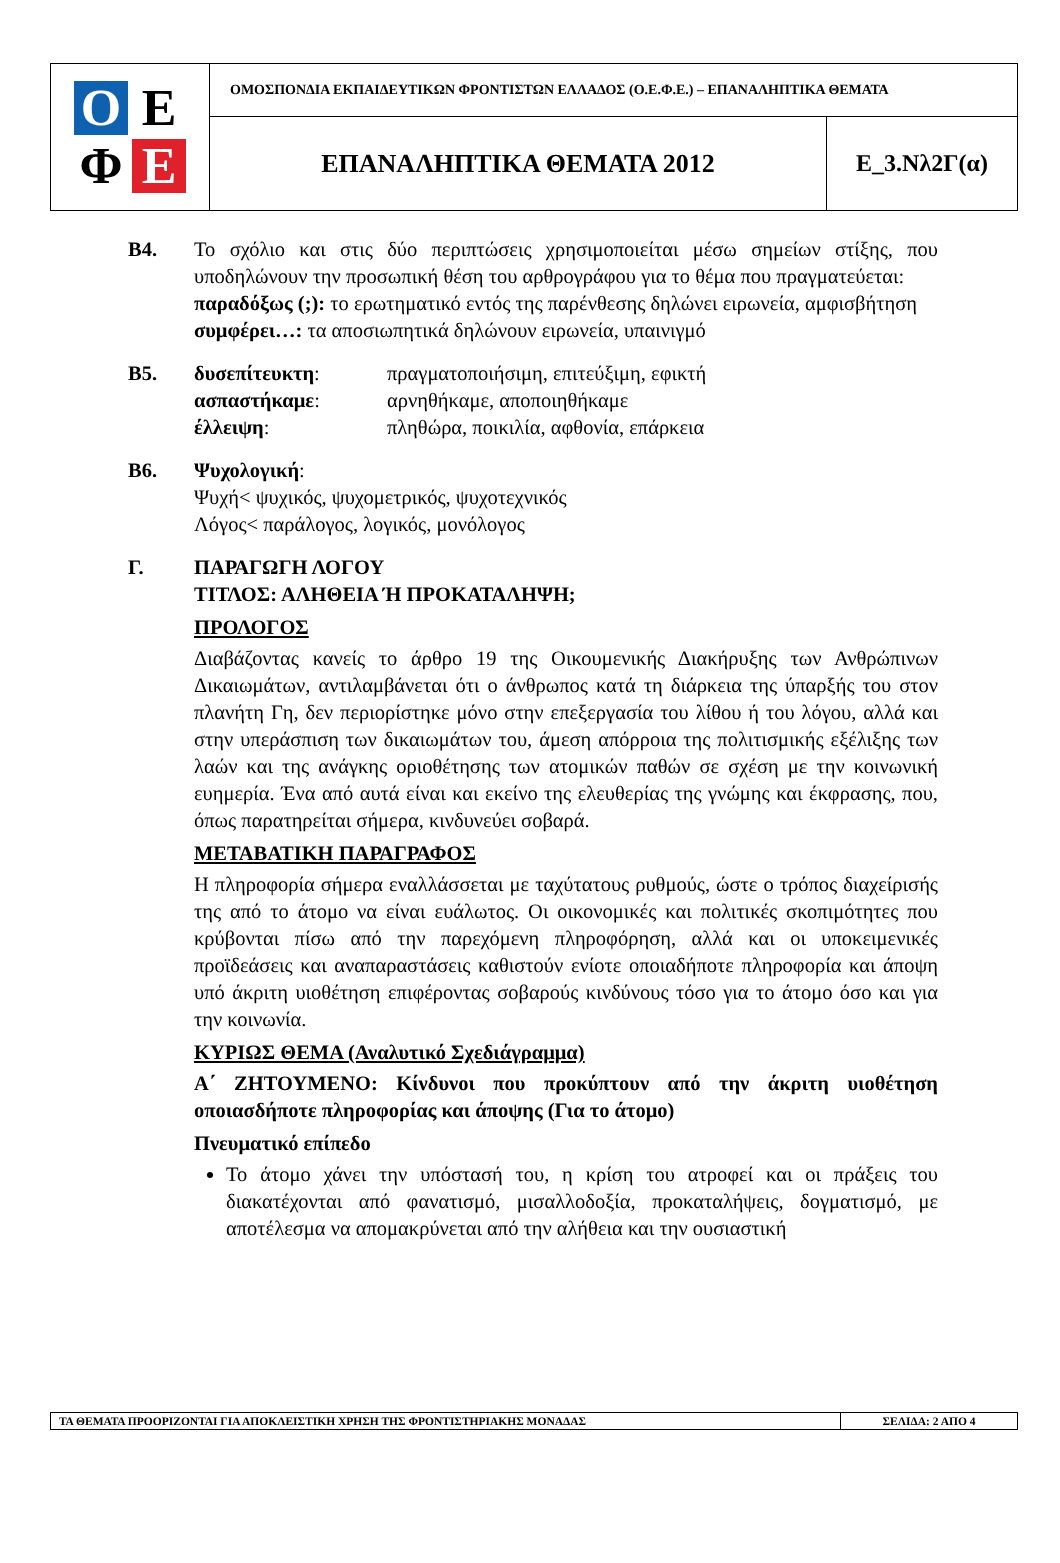O
E
Φ
E
ΟΜΟΣΠΟΝΔΙΑ ΕΚΠΑΙΔΕΥΤΙΚΩΝ ΦΡΟΝΤΙΣΤΩΝ ΕΛΛΑΔΟΣ (Ο.Ε.Φ.Ε.) – ΕΠΑΝΑΛΗΠΤΙΚΑ ΘΕΜΑΤΑ
ΕΠΑΝΑΛΗΠΤΙΚΑ ΘΕΜΑΤΑ 2012 Ε_3.Νλ2Γ(α)
Β4. Το σχόλιο και στις δύο περιπτώσεις χρησιμοποιείται μέσω σημείων στίξης, που υποδηλώνουν την προσωπική θέση του αρθρογράφου για το θέμα που πραγματεύεται:
παραδόξως (;): το ερωτηματικό εντός της παρένθεσης δηλώνει ειρωνεία, αμφισβήτηση
συμφέρει…: τα αποσιωπητικά δηλώνουν ειρωνεία, υπαινιγμό
Β5. δυσεπίτευκτη: πραγματοποιήσιμη, επιτεύξιμη, εφικτή
ασπαστήκαμε: αρνηθήκαμε, αποποιηθήκαμε
έλλειψη: πληθώρα, ποικιλία, αφθονία, επάρκεια
Β6. Ψυχολογική:
Ψυχή< ψυχικός, ψυχομετρικός, ψυχοτεχνικός
Λόγος< παράλογος, λογικός, μονόλογος
Γ. ΠΑΡΑΓΩΓΗ ΛΟΓΟΥ
ΤΙΤΛΟΣ: ΑΛΗΘΕΙΑ Ή ΠΡΟΚΑΤΑΛΗΨΗ;
ΠΡΟΛΟΓΟΣ
Διαβάζοντας κανείς το άρθρο 19 της Οικουμενικής Διακήρυξης των Ανθρώπινων Δικαιωμάτων, αντιλαμβάνεται ότι ο άνθρωπος κατά τη διάρκεια της ύπαρξής του στον πλανήτη Γη, δεν περιορίστηκε μόνο στην επεξεργασία του λίθου ή του λόγου, αλλά και στην υπεράσπιση των δικαιωμάτων του, άμεση απόρροια της πολιτισμικής εξέλιξης των λαών και της ανάγκης οριοθέτησης των ατομικών παθών σε σχέση με την κοινωνική ευημερία. Ένα από αυτά είναι και εκείνο της ελευθερίας της γνώμης και έκφρασης, που, όπως παρατηρείται σήμερα, κινδυνεύει σοβαρά.
ΜΕΤΑΒΑΤΙΚΗ ΠΑΡΑΓΡΑΦΟΣ
Η πληροφορία σήμερα εναλλάσσεται με ταχύτατους ρυθμούς, ώστε ο τρόπος διαχείρισής της από το άτομο να είναι ευάλωτος. Οι οικονομικές και πολιτικές σκοπιμότητες που κρύβονται πίσω από την παρεχόμενη πληροφόρηση, αλλά και οι υποκειμενικές προϊδεάσεις και αναπαραστάσεις καθιστούν ενίοτε οποιαδήποτε πληροφορία και άποψη υπό άκριτη υιοθέτηση επιφέροντας σοβαρούς κινδύνους τόσο για το άτομο όσο και για την κοινωνία.
ΚΥΡΙΩΣ ΘΕΜΑ (Αναλυτικό Σχεδιάγραμμα)
Α΄ ΖΗΤΟΥΜΕΝΟ: Κίνδυνοι που προκύπτουν από την άκριτη υιοθέτηση οποιασδήποτε πληροφορίας και άποψης (Για το άτομο)
Πνευματικό επίπεδο
Το άτομο χάνει την υπόστασή του, η κρίση του ατροφεί και οι πράξεις του διακατέχονται από φανατισμό, μισαλλοδοξία, προκαταλήψεις, δογματισμό, με αποτέλεσμα να απομακρύνεται από την αλήθεια και την ουσιαστική
ΤΑ ΘΕΜΑΤΑ ΠΡΟΟΡΙΖΟΝΤΑΙ ΓΙΑ ΑΠΟΚΛΕΙΣΤΙΚΗ ΧΡΗΣΗ ΤΗΣ ΦΡΟΝΤΙΣΤΗΡΙΑΚΗΣ ΜΟΝΑΔΑΣ
ΣΕΛΙΔΑ: 2 ΑΠΟ 4